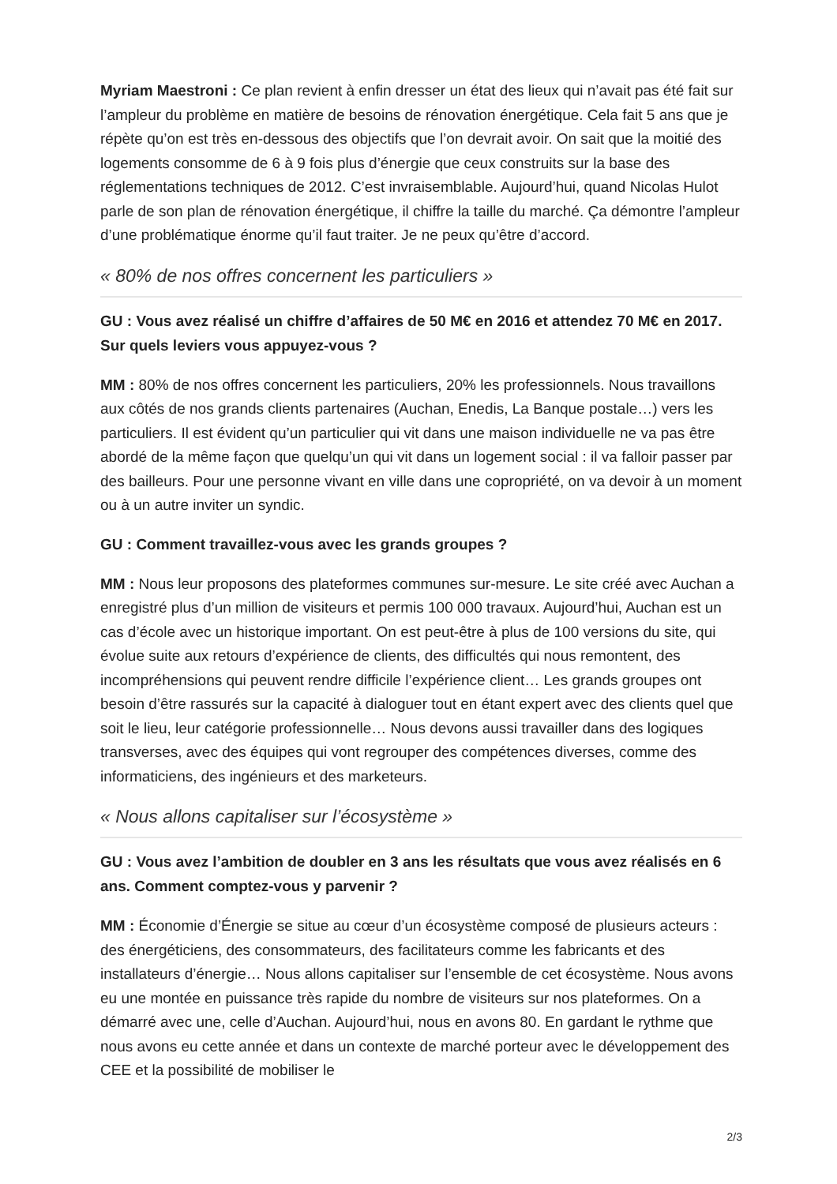Myriam Maestroni : Ce plan revient à enfin dresser un état des lieux qui n’avait pas été fait sur l’ampleur du problème en matière de besoins de rénovation énergétique. Cela fait 5 ans que je répète qu’on est très en-dessous des objectifs que l’on devrait avoir. On sait que la moitié des logements consomme de 6 à 9 fois plus d’énergie que ceux construits sur la base des réglementations techniques de 2012. C’est invraisemblable. Aujourd’hui, quand Nicolas Hulot parle de son plan de rénovation énergétique, il chiffre la taille du marché. Ça démontre l’ampleur d’une problématique énorme qu’il faut traiter. Je ne peux qu’être d’accord.
« 80% de nos offres concernent les particuliers »
GU : Vous avez réalisé un chiffre d’affaires de 50 M€ en 2016 et attendez 70 M€ en 2017. Sur quels leviers vous appuyez-vous ?
MM : 80% de nos offres concernent les particuliers, 20% les professionnels. Nous travaillons aux côtés de nos grands clients partenaires (Auchan, Enedis, La Banque postale…) vers les particuliers. Il est évident qu’un particulier qui vit dans une maison individuelle ne va pas être abordé de la même façon que quelqu’un qui vit dans un logement social : il va falloir passer par des bailleurs. Pour une personne vivant en ville dans une copropriété, on va devoir à un moment ou à un autre inviter un syndic.
GU : Comment travaillez-vous avec les grands groupes ?
MM : Nous leur proposons des plateformes communes sur-mesure. Le site créé avec Auchan a enregistré plus d’un million de visiteurs et permis 100 000 travaux. Aujourd’hui, Auchan est un cas d’école avec un historique important. On est peut-être à plus de 100 versions du site, qui évolue suite aux retours d’expérience de clients, des difficultés qui nous remontent, des incompréhensions qui peuvent rendre difficile l’expérience client… Les grands groupes ont besoin d’être rassurés sur la capacité à dialoguer tout en étant expert avec des clients quel que soit le lieu, leur catégorie professionnelle… Nous devons aussi travailler dans des logiques transverses, avec des équipes qui vont regrouper des compétences diverses, comme des informaticiens, des ingénieurs et des marketeurs.
« Nous allons capitaliser sur l’écosystème »
GU : Vous avez l’ambition de doubler en 3 ans les résultats que vous avez réalisés en 6 ans. Comment comptez-vous y parvenir ?
MM : Économie d’Énergie se situe au cœur d’un écosystème composé de plusieurs acteurs : des énergéticiens, des consommateurs, des facilitateurs comme les fabricants et des installateurs d’énergie… Nous allons capitaliser sur l’ensemble de cet écosystème. Nous avons eu une montée en puissance très rapide du nombre de visiteurs sur nos plateformes. On a démarré avec une, celle d’Auchan. Aujourd’hui, nous en avons 80. En gardant le rythme que nous avons eu cette année et dans un contexte de marché porteur avec le développement des CEE et la possibilité de mobiliser le
2/3